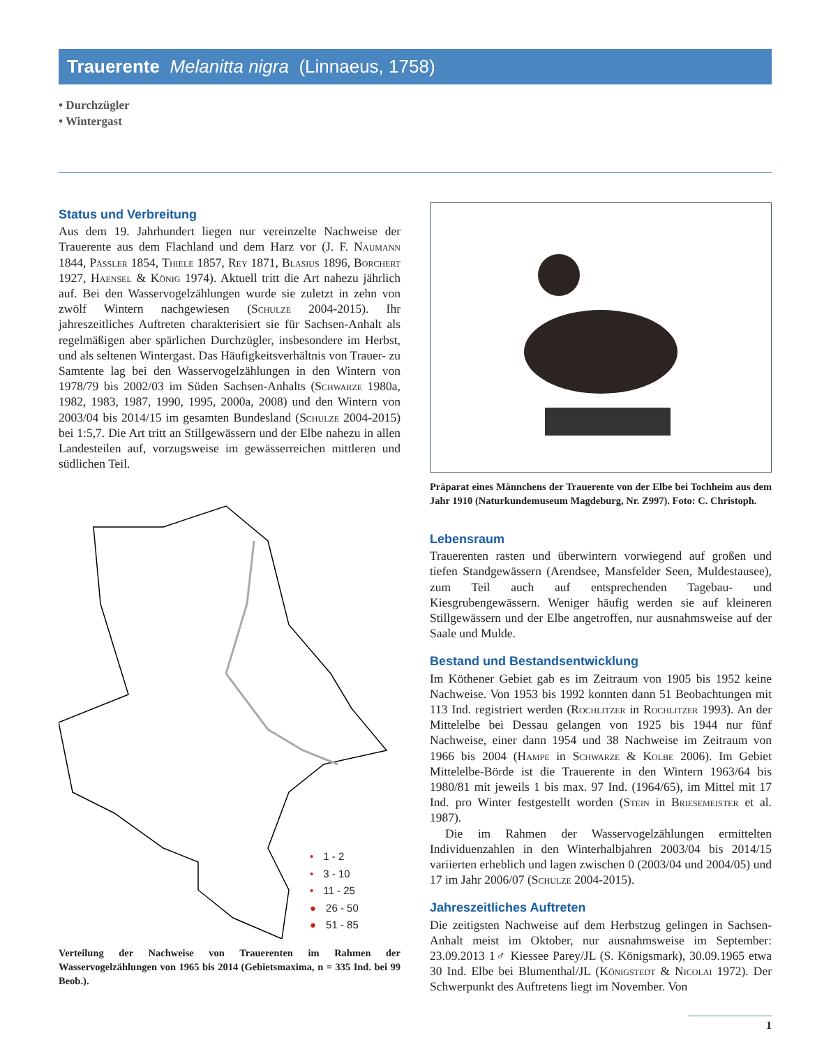Trauerente Melanitta nigra (Linnaeus, 1758)
• Durchzügler
• Wintergast
Status und Verbreitung
Aus dem 19. Jahrhundert liegen nur vereinzelte Nachweise der Trauerente aus dem Flachland und dem Harz vor (J. F. Naumann 1844, Pässler 1854, Thiele 1857, Rey 1871, Blasius 1896, Borchert 1927, Haensel & König 1974). Aktuell tritt die Art nahezu jährlich auf. Bei den Wasservogelzählungen wurde sie zuletzt in zehn von zwölf Wintern nachgewiesen (Schulze 2004-2015). Ihr jahreszeitliches Auftreten charakterisiert sie für Sachsen-Anhalt als regelmäßigen aber spärlichen Durchzügler, insbesondere im Herbst, und als seltenen Wintergast. Das Häufigkeitsverhältnis von Trauer- zu Samtente lag bei den Wasservogelzählungen in den Wintern von 1978/79 bis 2002/03 im Süden Sachsen-Anhalts (Schwarze 1980a, 1982, 1983, 1987, 1990, 1995, 2000a, 2008) und den Wintern von 2003/04 bis 2014/15 im gesamten Bundesland (Schulze 2004-2015) bei 1:5,7. Die Art tritt an Stillgewässern und der Elbe nahezu in allen Landesteilen auf, vorzugsweise im gewässerreichen mittleren und südlichen Teil.
• 1 - 2
• 3 - 10
• 11 - 25
● 26 - 50
● 51 - 85
Verteilung der Nachweise von Trauerenten im Rahmen der Wasservogelzählungen von 1965 bis 2014 (Gebietsmaxima, n = 335 Ind. bei 99 Beob.).
Präparat eines Männchens der Trauerente von der Elbe bei Tochheim aus dem Jahr 1910 (Naturkundemuseum Magdeburg, Nr. Z997). Foto: C. Christoph.
Lebensraum
Trauerenten rasten und überwintern vorwiegend auf großen und tiefen Standgewässern (Arendsee, Mansfelder Seen, Muldestausee), zum Teil auch auf entsprechenden Tagebau- und Kiesgrubengewässern. Weniger häufig werden sie auf kleineren Stillgewässern und der Elbe angetroffen, nur ausnahmsweise auf der Saale und Mulde.
Bestand und Bestandsentwicklung
Im Köthener Gebiet gab es im Zeitraum von 1905 bis 1952 keine Nachweise. Von 1953 bis 1992 konnten dann 51 Beobachtungen mit 113 Ind. registriert werden (Rochlitzer in Rochlitzer 1993). An der Mittelelbe bei Dessau gelangen von 1925 bis 1944 nur fünf Nachweise, einer dann 1954 und 38 Nachweise im Zeitraum von 1966 bis 2004 (Hampe in Schwarze & Kolbe 2006). Im Gebiet Mittelelbe-Börde ist die Trauerente in den Wintern 1963/64 bis 1980/81 mit jeweils 1 bis max. 97 Ind. (1964/65), im Mittel mit 17 Ind. pro Winter festgestellt worden (Stein in Briesemeister et al. 1987).
Die im Rahmen der Wasservogelzählungen ermittelten Individuenzahlen in den Winterhalbjahren 2003/04 bis 2014/15 variierten erheblich und lagen zwischen 0 (2003/04 und 2004/05) und 17 im Jahr 2006/07 (Schulze 2004-2015).
Jahreszeitliches Auftreten
Die zeitigsten Nachweise auf dem Herbstzug gelingen in Sachsen-Anhalt meist im Oktober, nur ausnahmsweise im September: 23.09.2013 1♂ Kiessee Parey/JL (S. Königsmark), 30.09.1965 etwa 30 Ind. Elbe bei Blumenthal/JL (Königstedt & Nicolai 1972). Der Schwerpunkt des Auftretens liegt im November. Von
1